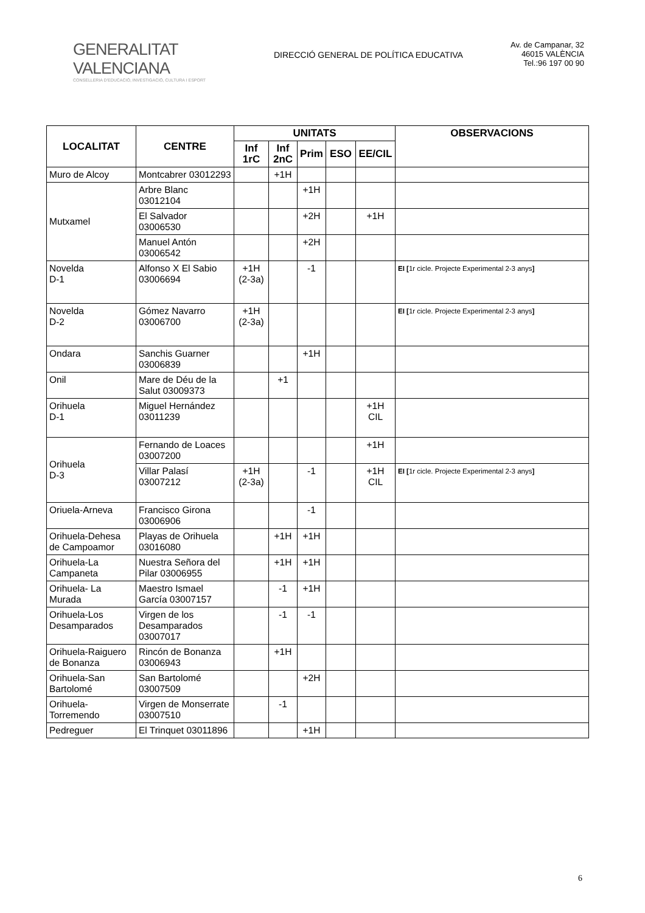GENERALITAT VALENCIANA
CONSELLERIA D'EDUCACIÓ, INVESTIGACIÓ, CULTURA I ESPORT
DIRECCIÓ GENERAL DE POLÍTICA EDUCATIVA
Av. de Campanar, 32
46015 VALÈNCIA
Tel.:96 197 00 90
| LOCALITAT | CENTRE | UNITATS | | | | | OBSERVACIONS |
| --- | --- | --- | --- | --- | --- | --- | --- |
| | | Inf 1rC | Inf 2nC | Prim | ESO | EE/CIL | |
| Muro de Alcoy | Montcabrer 03012293 | | +1H | | | | |
| Mutxamel | Arbre Blanc 03012104 | | | +1H | | | |
| | El Salvador 03006530 | | | +2H | | +1H | |
| | Manuel Antón 03006542 | | | +2H | | | |
| Novelda D-1 | Alfonso X El Sabio 03006694 | +1H (2-3a) | | -1 | | | EI [ 1r cicle. Projecte Experimental 2-3 anys ] |
| Novelda D-2 | Gómez Navarro 03006700 | +1H (2-3a) | | | | | EI [ 1r cicle. Projecte Experimental 2-3 anys ] |
| Ondara | Sanchis Guarner 03006839 | | | +1H | | | |
| Onil | Mare de Déu de la Salut 03009373 | | +1 | | | | |
| Orihuela D-1 | Miguel Hernández 03011239 | | | | | +1H CIL | |
| Orihuela D-3 | Fernando de Loaces 03007200 | | | | | +1H | |
| | Villar Palasí 03007212 | +1H (2-3a) | | -1 | | +1H CIL | EI [ 1r cicle. Projecte Experimental 2-3 anys ] |
| Oriuela-Arneva | Francisco Girona 03006906 | | | -1 | | | |
| Orihuela-Dehesa de Campoamor | Playas de Orihuela 03016080 | | +1H | +1H | | | |
| Orihuela-La Campaneta | Nuestra Señora del Pilar 03006955 | | +1H | +1H | | | |
| Orihuela- La Murada | Maestro Ismael García 03007157 | | -1 | +1H | | | |
| Orihuela-Los Desamparados | Virgen de los Desamparados 03007017 | | -1 | -1 | | | |
| Orihuela-Raiguero de Bonanza | Rincón de Bonanza 03006943 | | +1H | | | | |
| Orihuela-San Bartolomé | San Bartolomé 03007509 | | | +2H | | | |
| Orihuela-Torremendo | Virgen de Monserrate 03007510 | | -1 | | | | |
| Pedreguer | El Trinquet 03011896 | | | +1H | | | |
6